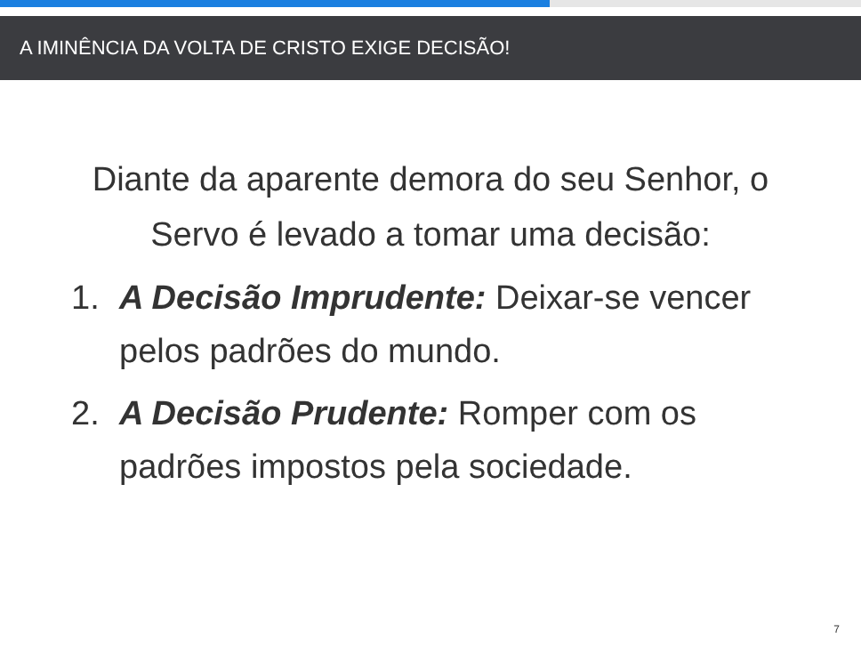A IMINÊNCIA DA VOLTA DE CRISTO EXIGE DECISÃO!
Diante da aparente demora do seu Senhor, o Servo é levado a tomar uma decisão:
1. A Decisão Imprudente: Deixar-se vencer pelos padrões do mundo.
2. A Decisão Prudente: Romper com os padrões impostos pela sociedade.
7